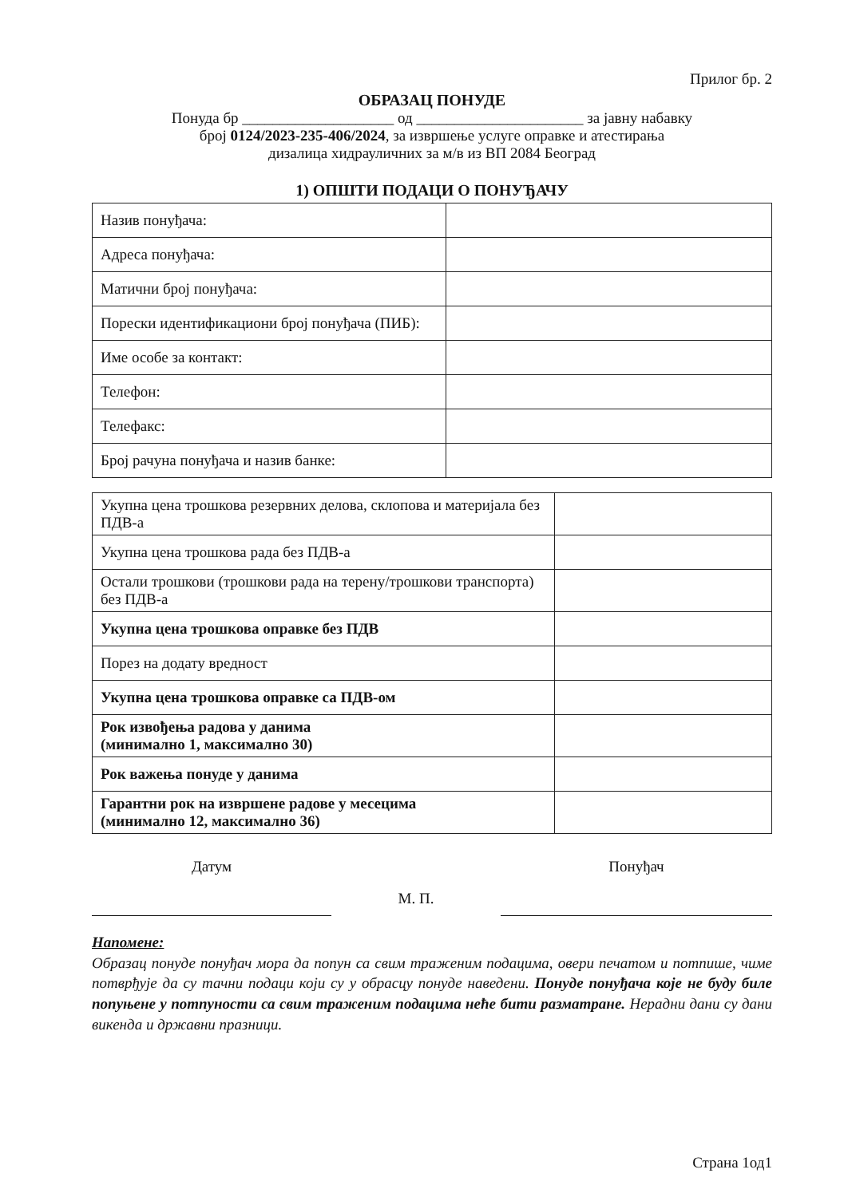Прилог бр. 2
ОБРАЗАЦ ПОНУДЕ
Понуда бр ____________________ од ______________________ за јавну набавку
број 0124/2023-235-406/2024, за извршење услуге оправке и атестирања
дизалица хидрауличних за м/в из ВП 2084 Београд
1) ОПШТИ ПОДАЦИ О ПОНУЂАЧУ
| Назив понуђача: | |
| Адреса понуђача: | |
| Матични број понуђача: | |
| Порески идентификациони број понуђача (ПИБ): | |
| Име особе за контакт: | |
| Телефон: | |
| Телефакс: | |
| Број рачуна понуђача и назив банке: | |
| Укупна цена трошкова резервних делова, склопова и материјала без ПДВ-а | |
| Укупна цена трошкова рада без ПДВ-а | |
| Остали трошкови (трошкови рада на терену/трошкови транспорта) без ПДВ-а | |
| Укупна цена трошкова оправке без ПДВ | |
| Порез на додату вредност | |
| Укупна цена трошкова оправке са ПДВ-ом | |
| Рок извођења радова у данима (минимално 1, максимално 30) | |
| Рок важења понуде у данима | |
| Гарантни рок на извршене радове у месецима (минимално 12, максимално 36) | |
Датум
М. П.
Понуђач
Напомене:
Образац понуде понуђач мора да попун са свим траженим подацима, овери печатом и потпише, чиме потврђује да су тачни подаци који су у обрасцу понуде наведени. Понуде понуђача које не буду биле попуњене у потпуности са свим траженим подацима неће бити разматране. Нерадни дани су дани викенда и државни празници.
Страна 1од1